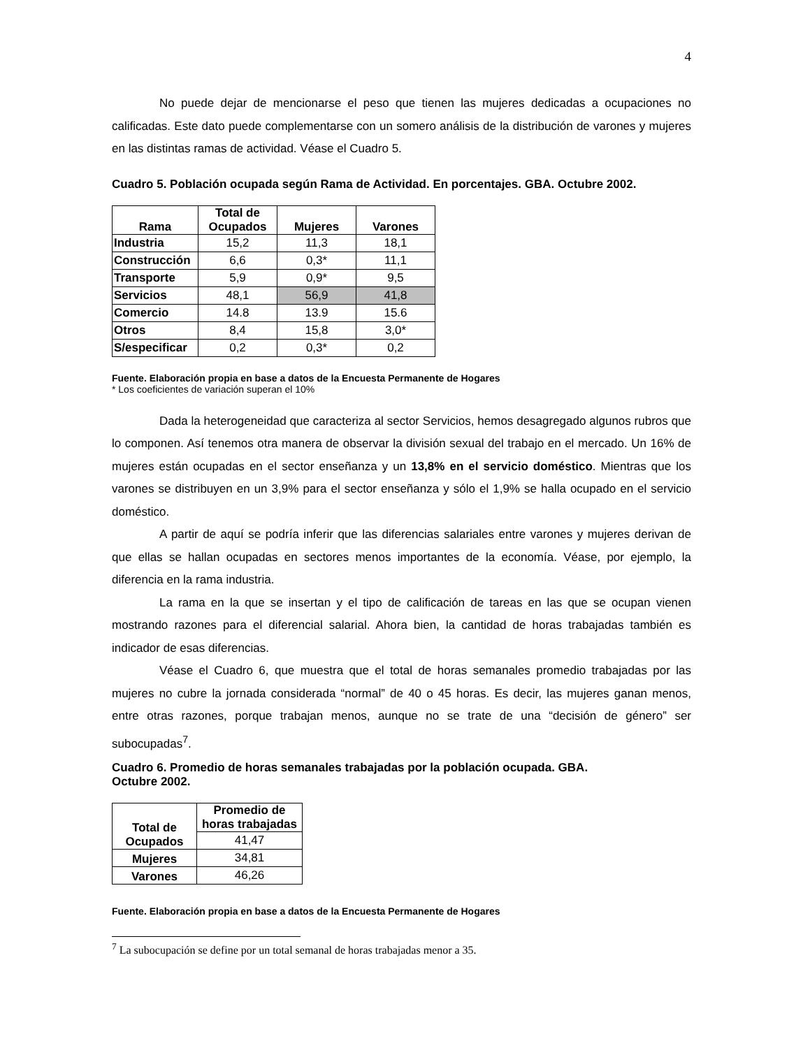4
No puede dejar de mencionarse el peso que tienen las mujeres dedicadas a ocupaciones no calificadas. Este dato puede complementarse con un somero análisis de la distribución de varones y mujeres en las distintas ramas de actividad. Véase el Cuadro 5.
Cuadro 5. Población ocupada según Rama de Actividad. En porcentajes. GBA. Octubre 2002.
| Rama | Total de Ocupados | Mujeres | Varones |
| --- | --- | --- | --- |
| Industria | 15,2 | 11,3 | 18,1 |
| Construcción | 6,6 | 0,3* | 11,1 |
| Transporte | 5,9 | 0,9* | 9,5 |
| Servicios | 48,1 | 56,9 | 41,8 |
| Comercio | 14.8 | 13.9 | 15.6 |
| Otros | 8,4 | 15,8 | 3,0* |
| S/especificar | 0,2 | 0,3* | 0,2 |
Fuente. Elaboración propia en base a datos de la Encuesta Permanente de Hogares
* Los coeficientes de variación superan el 10%
Dada la heterogeneidad que caracteriza al sector Servicios, hemos desagregado algunos rubros que lo componen. Así tenemos otra manera de observar la división sexual del trabajo en el mercado. Un 16% de mujeres están ocupadas en el sector enseñanza y un 13,8% en el servicio doméstico. Mientras que los varones se distribuyen en un 3,9% para el sector enseñanza y sólo el 1,9% se halla ocupado en el servicio doméstico.
A partir de aquí se podría inferir que las diferencias salariales entre varones y mujeres derivan de que ellas se hallan ocupadas en sectores menos importantes de la economía. Véase, por ejemplo, la diferencia en la rama industria.
La rama en la que se insertan y el tipo de calificación de tareas en las que se ocupan vienen mostrando razones para el diferencial salarial. Ahora bien, la cantidad de horas trabajadas también es indicador de esas diferencias.
Véase el Cuadro 6, que muestra que el total de horas semanales promedio trabajadas por las mujeres no cubre la jornada considerada “normal” de 40 o 45 horas. Es decir, las mujeres ganan menos, entre otras razones, porque trabajan menos, aunque no se trate de una “decisión de género” ser subocupadas<sup>7</sup>.
Cuadro 6. Promedio de horas semanales trabajadas por la población ocupada. GBA.
Octubre 2002.
| Total de Ocupados | Promedio de horas trabajadas |
| --- | --- |
| | 41,47 |
| Mujeres | 34,81 |
| Varones | 46,26 |
Fuente. Elaboración propia en base a datos de la Encuesta Permanente de Hogares
<sup>7</sup> La subocupación se define por un total semanal de horas trabajadas menor a 35.